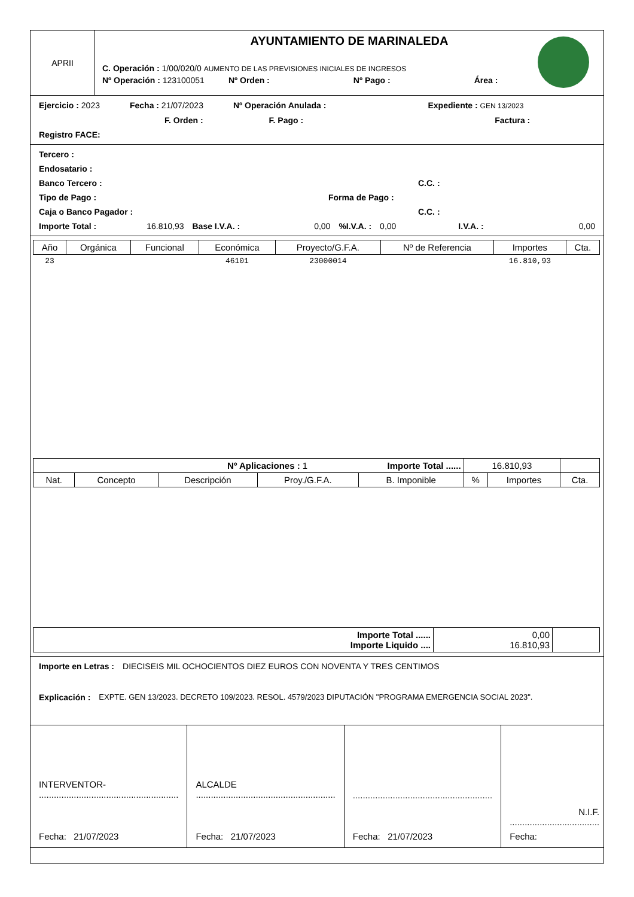APRII
AYUNTAMIENTO DE MARINALEDA
C. Operación : 1/00/020/0 AUMENTO DE LAS PREVISIONES INICIALES DE INGRESOS
Nº Operación : 123100051 Nº Orden : Nº Pago : Área :
Ejercicio : 2023 Fecha : 21/07/2023 Nº Operación Anulada : Expediente : GEN 13/2023
F. Orden : F. Pago : Factura :
Registro FACE:
Tercero :
Endosatario :
Banco Tercero : C.C. :
Tipo de Pago : Forma de Pago :
Caja o Banco Pagador : C.C. :
Importe Total : 16.810,93 Base I.V.A. : 0,00%I.V.A. : 0,00 I.V.A. : 0,00
| Año | Orgánica | Funcional | Económica | Proyecto/G.F.A. | Nº de Referencia | Importes | Cta. |
| --- | --- | --- | --- | --- | --- | --- | --- |
| 23 | | | 46101 | 23000014 | | 16.810,93 | |
| Nº Aplicaciones : 1 Importe Total ...... | | | | | 16.810,93 | | |
| Nat. | Concepto | Descripción | Proy./G.F.A. | B. Imponible | % | Importes | Cta. |
| Importe Total ...... Importe Liquido .... | 0,00 16.810,93 | |
Importe en Letras : DIECISEIS MIL OCHOCIENTOS DIEZ EUROS CON NOVENTA Y TRES CENTIMOS
Explicación : EXPTE. GEN 13/2023. DECRETO 109/2023. RESOL. 4579/2023 DIPUTACIÓN "PROGRAMA EMERGENCIA SOCIAL 2023".
INTERVENTOR-
........................................................
Fecha: 21/07/2023
ALCALDE
........................................................
Fecha: 21/07/2023
........................................................
Fecha: 21/07/2023
N.I.F. ....................................
Fecha: